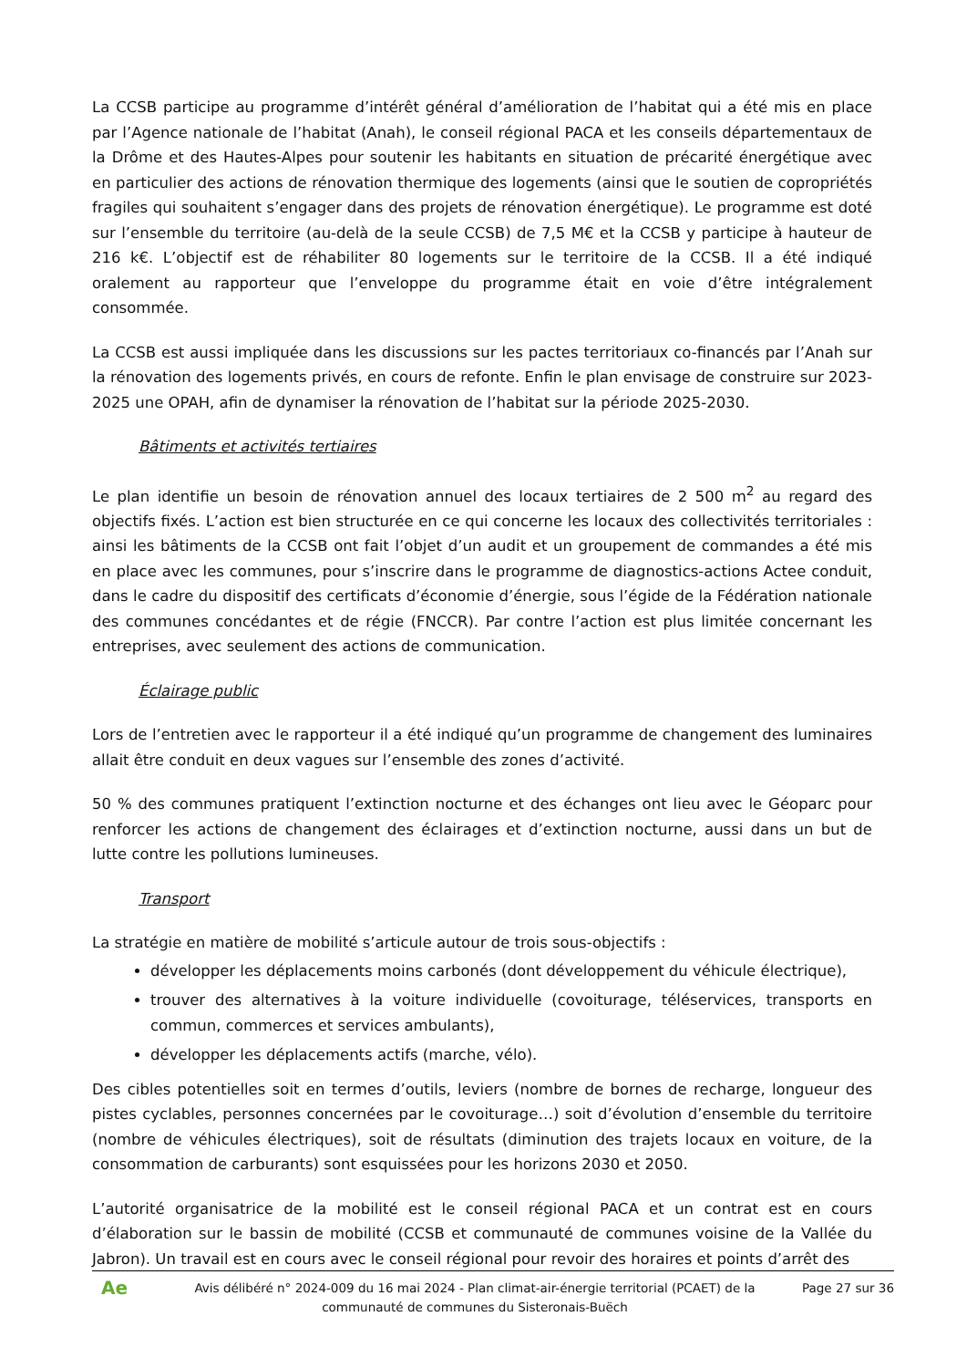La CCSB participe au programme d’intérêt général d’amélioration de l’habitat qui a été mis en place par l’Agence nationale de l’habitat (Anah), le conseil régional PACA et les conseils départementaux de la Drôme et des Hautes-Alpes pour soutenir les habitants en situation de précarité énergétique avec en particulier des actions de rénovation thermique des logements (ainsi que le soutien de copropriétés fragiles qui souhaitent s’engager dans des projets de rénovation énergétique). Le programme est doté sur l’ensemble du territoire (au-delà de la seule CCSB) de 7,5 M€ et la CCSB y participe à hauteur de 216 k€. L’objectif est de réhabiliter 80 logements sur le territoire de la CCSB. Il a été indiqué oralement au rapporteur que l’enveloppe du programme était en voie d’être intégralement consommée.
La CCSB est aussi impliquée dans les discussions sur les pactes territoriaux co-financés par l’Anah sur la rénovation des logements privés, en cours de refonte. Enfin le plan envisage de construire sur 2023-2025 une OPAH, afin de dynamiser la rénovation de l’habitat sur la période 2025-2030.
Bâtiments et activités tertiaires
Le plan identifie un besoin de rénovation annuel des locaux tertiaires de 2 500 m<sup>2</sup> au regard des objectifs fixés. L’action est bien structurée en ce qui concerne les locaux des collectivités territoriales : ainsi les bâtiments de la CCSB ont fait l’objet d’un audit et un groupement de commandes a été mis en place avec les communes, pour s’inscrire dans le programme de diagnostics-actions Actee conduit, dans le cadre du dispositif des certificats d’économie d’énergie, sous l’égide de la Fédération nationale des communes concédantes et de régie (FNCCR). Par contre l’action est plus limitée concernant les entreprises, avec seulement des actions de communication.
Éclairage public
Lors de l’entretien avec le rapporteur il a été indiqué qu’un programme de changement des luminaires allait être conduit en deux vagues sur l’ensemble des zones d’activité.
50 % des communes pratiquent l’extinction nocturne et des échanges ont lieu avec le Géoparc pour renforcer les actions de changement des éclairages et d’extinction nocturne, aussi dans un but de lutte contre les pollutions lumineuses.
Transport
La stratégie en matière de mobilité s’articule autour de trois sous-objectifs :
développer les déplacements moins carbonés (dont développement du véhicule électrique),
trouver des alternatives à la voiture individuelle (covoiturage, téléservices, transports en commun, commerces et services ambulants),
développer les déplacements actifs (marche, vélo).
Des cibles potentielles soit en termes d’outils, leviers (nombre de bornes de recharge, longueur des pistes cyclables, personnes concernées par le covoiturage…) soit d’évolution d’ensemble du territoire (nombre de véhicules électriques), soit de résultats (diminution des trajets locaux en voiture, de la consommation de carburants) sont esquissées pour les horizons 2030 et 2050.
L’autorité organisatrice de la mobilité est le conseil régional PACA et un contrat est en cours d’élaboration sur le bassin de mobilité (CCSB et communauté de communes voisine de la Vallée du Jabron). Un travail est en cours avec le conseil régional pour revoir des horaires et points d’arrêt des
Ae
Avis délibéré n° 2024-009 du 16 mai 2024 - Plan climat-air-énergie territorial (PCAET) de la communauté de communes du Sisteronais-Buëch
Page 27 sur 36